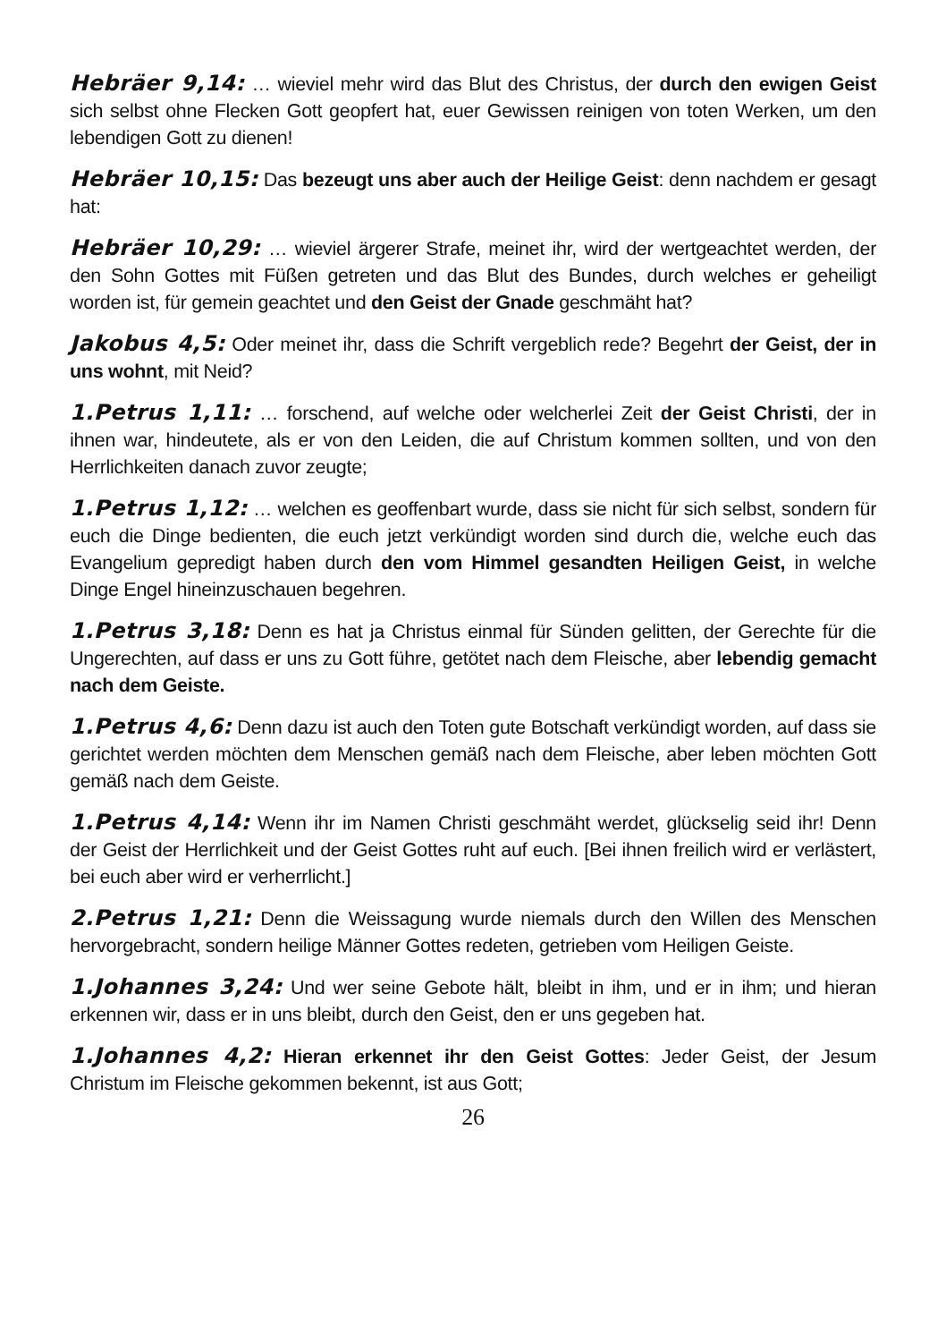Hebräer 9,14: … wieviel mehr wird das Blut des Christus, der durch den ewigen Geist sich selbst ohne Flecken Gott geopfert hat, euer Gewissen reinigen von toten Werken, um den lebendigen Gott zu dienen!
Hebräer 10,15: Das bezeugt uns aber auch der Heilige Geist: denn nachdem er gesagt hat:
Hebräer 10,29: … wieviel ärgerer Strafe, meinet ihr, wird der wertgeachtet werden, der den Sohn Gottes mit Füßen getreten und das Blut des Bundes, durch welches er geheiligt worden ist, für gemein geachtet und den Geist der Gnade geschmäht hat?
Jakobus 4,5: Oder meinet ihr, dass die Schrift vergeblich rede? Begehrt der Geist, der in uns wohnt, mit Neid?
1.Petrus 1,11: … forschend, auf welche oder welcherlei Zeit der Geist Christi, der in ihnen war, hindeutete, als er von den Leiden, die auf Christum kommen sollten, und von den Herrlichkeiten danach zuvor zeugte;
1.Petrus 1,12: … welchen es geoffenbart wurde, dass sie nicht für sich selbst, sondern für euch die Dinge bedienten, die euch jetzt verkündigt worden sind durch die, welche euch das Evangelium gepredigt haben durch den vom Himmel gesandten Heiligen Geist, in welche Dinge Engel hineinzuschauen begehren.
1.Petrus 3,18: Denn es hat ja Christus einmal für Sünden gelitten, der Gerechte für die Ungerechten, auf dass er uns zu Gott führe, getötet nach dem Fleische, aber lebendig gemacht nach dem Geiste.
1.Petrus 4,6: Denn dazu ist auch den Toten gute Botschaft verkündigt worden, auf dass sie gerichtet werden möchten dem Menschen gemäß nach dem Fleische, aber leben möchten Gott gemäß nach dem Geiste.
1.Petrus 4,14: Wenn ihr im Namen Christi geschmäht werdet, glückselig seid ihr! Denn der Geist der Herrlichkeit und der Geist Gottes ruht auf euch. [Bei ihnen freilich wird er verlästert, bei euch aber wird er verherrlicht.]
2.Petrus 1,21: Denn die Weissagung wurde niemals durch den Willen des Menschen hervorgebracht, sondern heilige Männer Gottes redeten, getrieben vom Heiligen Geiste.
1.Johannes 3,24: Und wer seine Gebote hält, bleibt in ihm, und er in ihm; und hieran erkennen wir, dass er in uns bleibt, durch den Geist, den er uns gegeben hat.
1.Johannes 4,2: Hieran erkennet ihr den Geist Gottes: Jeder Geist, der Jesum Christum im Fleische gekommen bekennt, ist aus Gott;
26